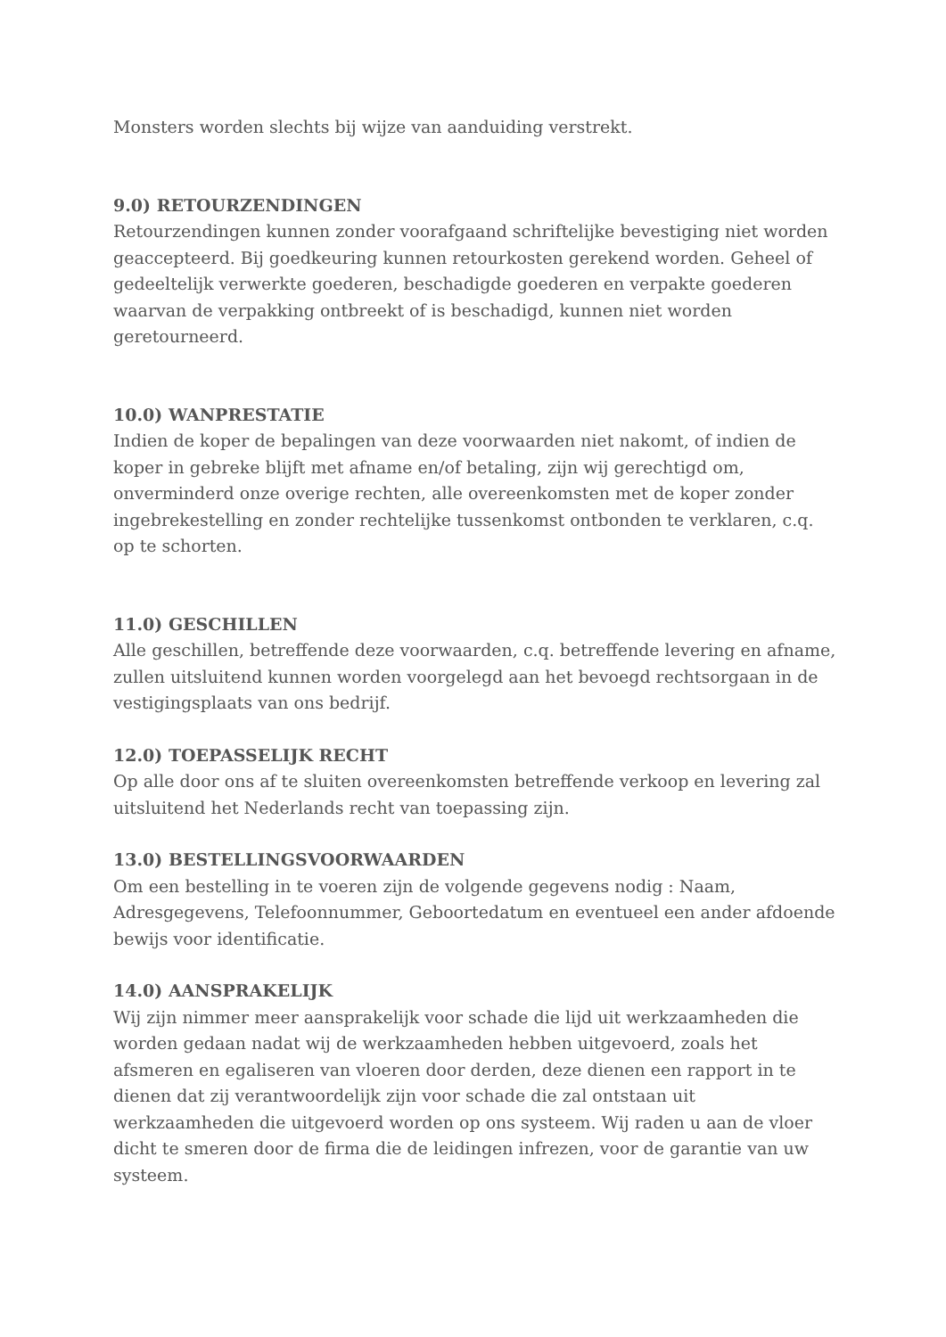Monsters worden slechts bij wijze van aanduiding verstrekt.
9.0) RETOURZENDINGEN
Retourzendingen kunnen zonder voorafgaand schriftelijke bevestiging niet worden geaccepteerd. Bij goedkeuring kunnen retourkosten gerekend worden. Geheel of gedeeltelijk verwerkte goederen, beschadigde goederen en verpakte goederen waarvan de verpakking ontbreekt of is beschadigd, kunnen niet worden geretourneerd.
10.0) WANPRESTATIE
Indien de koper de bepalingen van deze voorwaarden niet nakomt, of indien de koper in gebreke blijft met afname en/of betaling, zijn wij gerechtigd om, onverminderd onze overige rechten, alle overeenkomsten met de koper zonder ingebrekestelling en zonder rechtelijke tussenkomst ontbonden te verklaren, c.q. op te schorten.
11.0) GESCHILLEN
Alle geschillen, betreffende deze voorwaarden, c.q. betreffende levering en afname, zullen uitsluitend kunnen worden voorgelegd aan het bevoegd rechtsorgaan in de vestigingsplaats van ons bedrijf.
12.0) TOEPASSELIJK RECHT
Op alle door ons af te sluiten overeenkomsten betreffende verkoop en levering zal uitsluitend het Nederlands recht van toepassing zijn.
13.0) BESTELLINGSVOORWAARDEN
Om een bestelling in te voeren zijn de volgende gegevens nodig : Naam, Adresgegevens, Telefoonnummer, Geboortedatum en eventueel een ander afdoende bewijs voor identificatie.
14.0) AANSPRAKELIJK
Wij zijn nimmer meer aansprakelijk voor schade die lijd uit werkzaamheden die worden gedaan nadat wij de werkzaamheden hebben uitgevoerd, zoals het afsmeren en egaliseren van vloeren door derden, deze dienen een rapport in te dienen dat zij verantwoordelijk zijn voor schade die zal ontstaan uit werkzaamheden die uitgevoerd worden op ons systeem. Wij raden u aan de vloer dicht te smeren door de firma die de leidingen infrezen, voor de garantie van uw systeem.